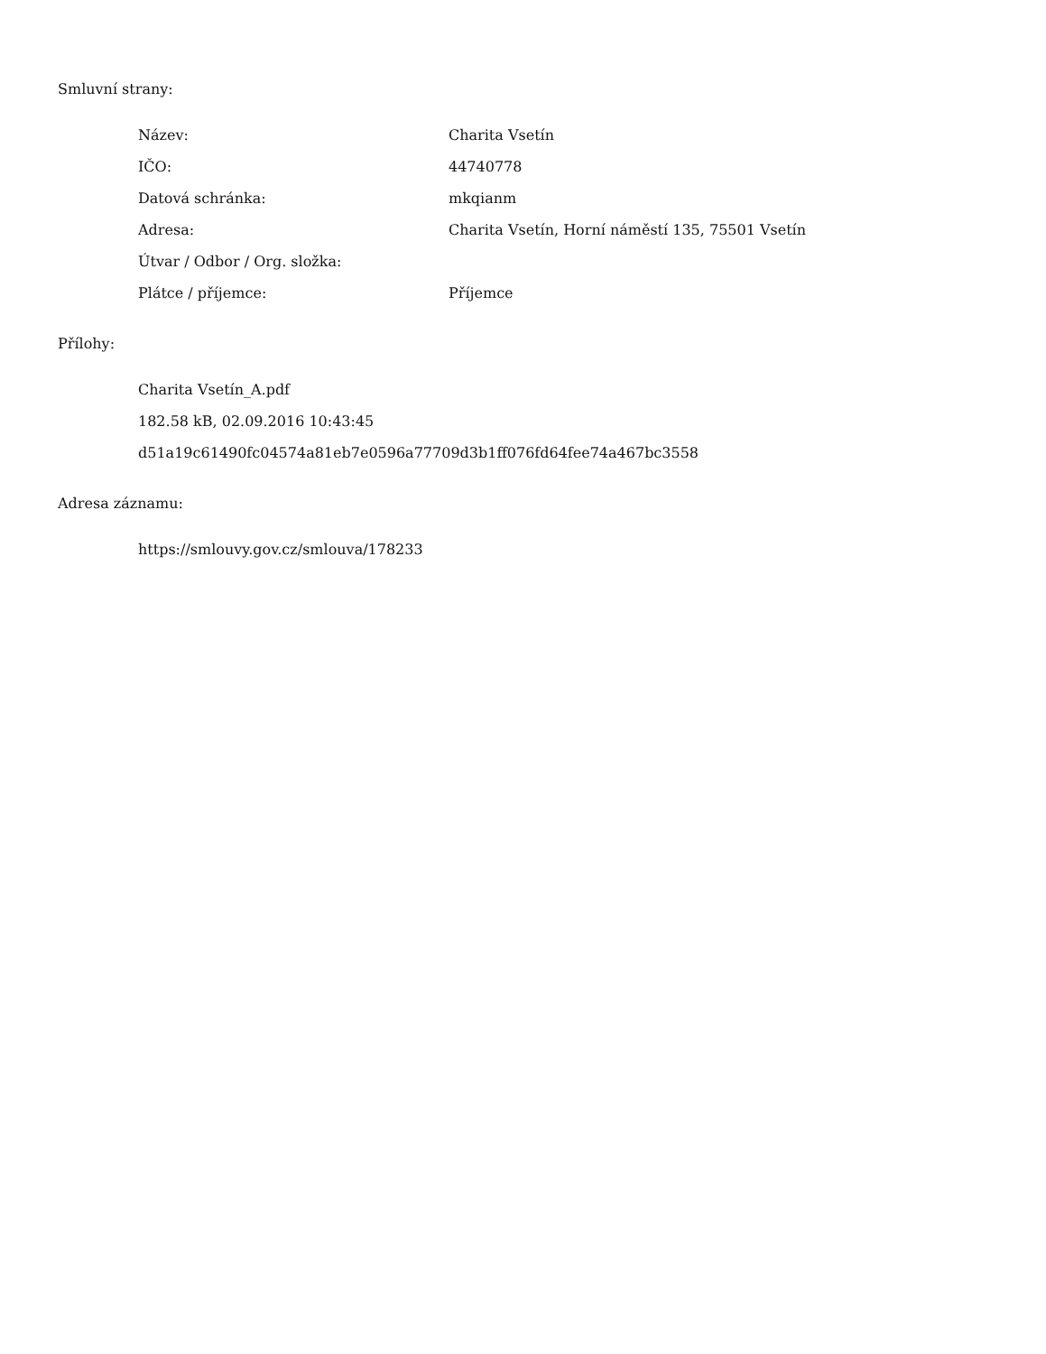Smluvní strany:
| Název: | Charita Vsetín |
| IČO: | 44740778 |
| Datová schránka: | mkqianm |
| Adresa: | Charita Vsetín, Horní náměstí 135, 75501 Vsetín |
| Útvar / Odbor / Org. složka: | |
| Plátce / příjemce: | Příjemce |
Přílohy:
Charita Vsetín_A.pdf
182.58 kB, 02.09.2016 10:43:45
d51a19c61490fc04574a81eb7e0596a77709d3b1ff076fd64fee74a467bc3558
Adresa záznamu:
https://smlouvy.gov.cz/smlouva/178233